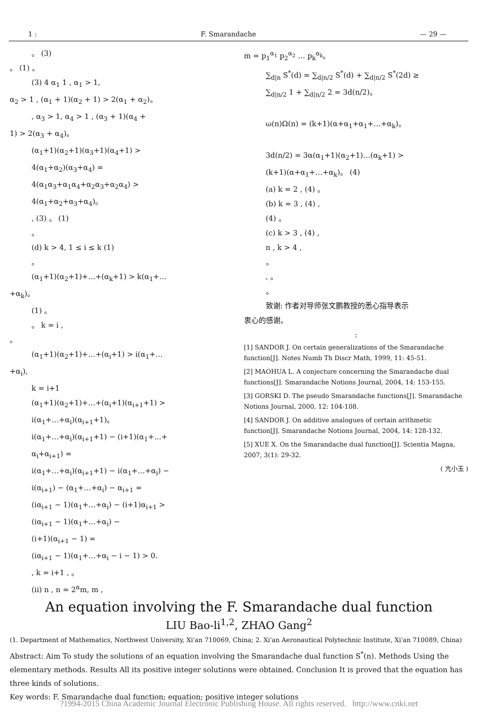1 : F. Smarandache — 29 —
。 (3)
。 (1) 。
(3) 4 α<sub>1</sub> 1 , α<sub>1</sub> > 1,
α<sub>2</sub> > 1 , (α<sub>1</sub> + 1)(α<sub>2</sub> + 1) > 2(α<sub>1</sub> + α<sub>2</sub>)。
, α<sub>3</sub> > 1, α<sub>4</sub> > 1 , (α<sub>3</sub> + 1)(α<sub>4</sub> +
1) > 2(α<sub>3</sub> + α<sub>4</sub>)。
(α<sub>1</sub>+1)(α<sub>2</sub>+1)(α<sub>3</sub>+1)(α<sub>4</sub>+1) >
4(α<sub>1</sub>+α<sub>2</sub>)(α<sub>3</sub>+α<sub>4</sub>) =
4(α<sub>1</sub>α<sub>3</sub>+α<sub>1</sub>α<sub>4</sub>+α<sub>2</sub>α<sub>3</sub>+α<sub>2</sub>α<sub>4</sub>) >
4(α<sub>1</sub>+α<sub>2</sub>+α<sub>3</sub>+α<sub>4</sub>)。
, (3) 。 (1)
。
(d) k > 4, 1 ≤ i ≤ k (1)
。
(α<sub>1</sub>+1)(α<sub>2</sub>+1)+…+(α<sub>k</sub>+1) > k(α<sub>1</sub>+…
+α<sub>k</sub>)。
(1) 。
。 k = i ,
。
(α<sub>1</sub>+1)(α<sub>2</sub>+1)+…+(α<sub>i</sub>+1) > i(α<sub>1</sub>+…
+α<sub>i</sub>),
k = i+1
(α<sub>1</sub>+1)(α<sub>2</sub>+1)+…+(α<sub>i</sub>+1)(α<sub>i+1</sub>+1) >
i(α<sub>1</sub>+…+α<sub>i</sub>)(α<sub>i+1</sub>+1)。
i(α<sub>1</sub>+…+α<sub>i</sub>)(α<sub>i+1</sub>+1) − (i+1)(α<sub>1</sub>+…+
α<sub>i</sub>+α<sub>i+1</sub>) =
i(α<sub>1</sub>+…+α<sub>i</sub>)(α<sub>i+1</sub>+1) − i(α<sub>1</sub>+…+α<sub>i</sub>) −
i(α<sub>i+1</sub>) − (α<sub>1</sub>+…+α<sub>i</sub>) − α<sub>i+1</sub> =
(iα<sub>i+1</sub> − 1)(α<sub>1</sub>+…+α<sub>i</sub>) − (i+1)α<sub>i+1</sub> >
(iα<sub>i+1</sub> − 1)(α<sub>1</sub>+…+α<sub>i</sub>) −
(i+1)(α<sub>i+1</sub> − 1) =
(iα<sub>i+1</sub> − 1)(α<sub>1</sub>+…+α<sub>i</sub> − i − 1) > 0.
, k = i+1 , 。
(ii) n , n = 2<sup>α</sup>m, m ,
m = p<sub>1</sub><sup>α<sub>1</sub></sup> p<sub>2</sub><sup>α<sub>2</sub></sup> … p<sub>k</sub><sup>α<sub>k</sub></sup>。
∑<sub>d|n</sub> S<sup>*</sup>(d) = ∑<sub>d|n/2</sub> S<sup>*</sup>(d) + ∑<sub>d|n/2</sub> S<sup>*</sup>(2d) ≥
∑<sub>d|n/2</sub> 1 + ∑<sub>d|n/2</sub> 2 = 3d(n/2)。
ω(n)Ω(n) = (k+1)(α+α<sub>1</sub>+α<sub>1</sub>+…+α<sub>k</sub>)。
3d(n/2) = 3α(α<sub>1</sub>+1)(α<sub>2</sub>+1)…(α<sub>k</sub>+1) >
(k+1)(α+α<sub>1</sub>+…+α<sub>k</sub>)。 (4)
(a) k = 2 , (4) 。
(b) k = 3 , (4) ,
(4) 。
(c) k > 3 , (4) ,
n , k > 4 ,
。
, 。
。
致谢: 作者对导师张文鹏教授的悉心指导表示
衷心的感谢。
:
[1] SANDOR J. On certain generalizations of the Smarandache function[J]. Notes Numb Th Discr Math, 1999, 11: 45-51.
[2] MAOHUA L. A conjecture concerning the Smarandache dual functions[J]. Smarandache Notions Journal, 2004, 14: 153-155.
[3] GORSKI D. The pseudo Smarandache functions[J]. Smarandache Notions Journal, 2000, 12: 104-108.
[4] SANDOR J. On additive analogues of certain arithmetic function[J]. Smarandache Notions Journal, 2004, 14: 128-132.
[5] XUE X. On the Smarandache dual function[J]. Scientia Magna, 2007, 3(1): 29-32.
( 亢小玉 )
An equation involving the F. Smarandache dual function
LIU Bao-li<sup>1,2</sup>, ZHAO Gang<sup>2</sup>
(1. Department of Mathematics, Northwest University, Xi'an 710069, China; 2. Xi'an Aeronautical Polytechnic Institute, Xi'an 710089, China)
Abstract: Aim To study the solutions of an equation involving the Smarandache dual function S<sup>*</sup>(n). Methods Using the elementary methods. Results All its positive integer solutions were obtained. Conclusion It is proved that the equation has three kinds of solutions.
Key words: F. Smarandache dual function; equation; positive integer solutions
?1994-2015 China Academic Journal Electronic Publishing House. All rights reserved. http://www.cnki.net